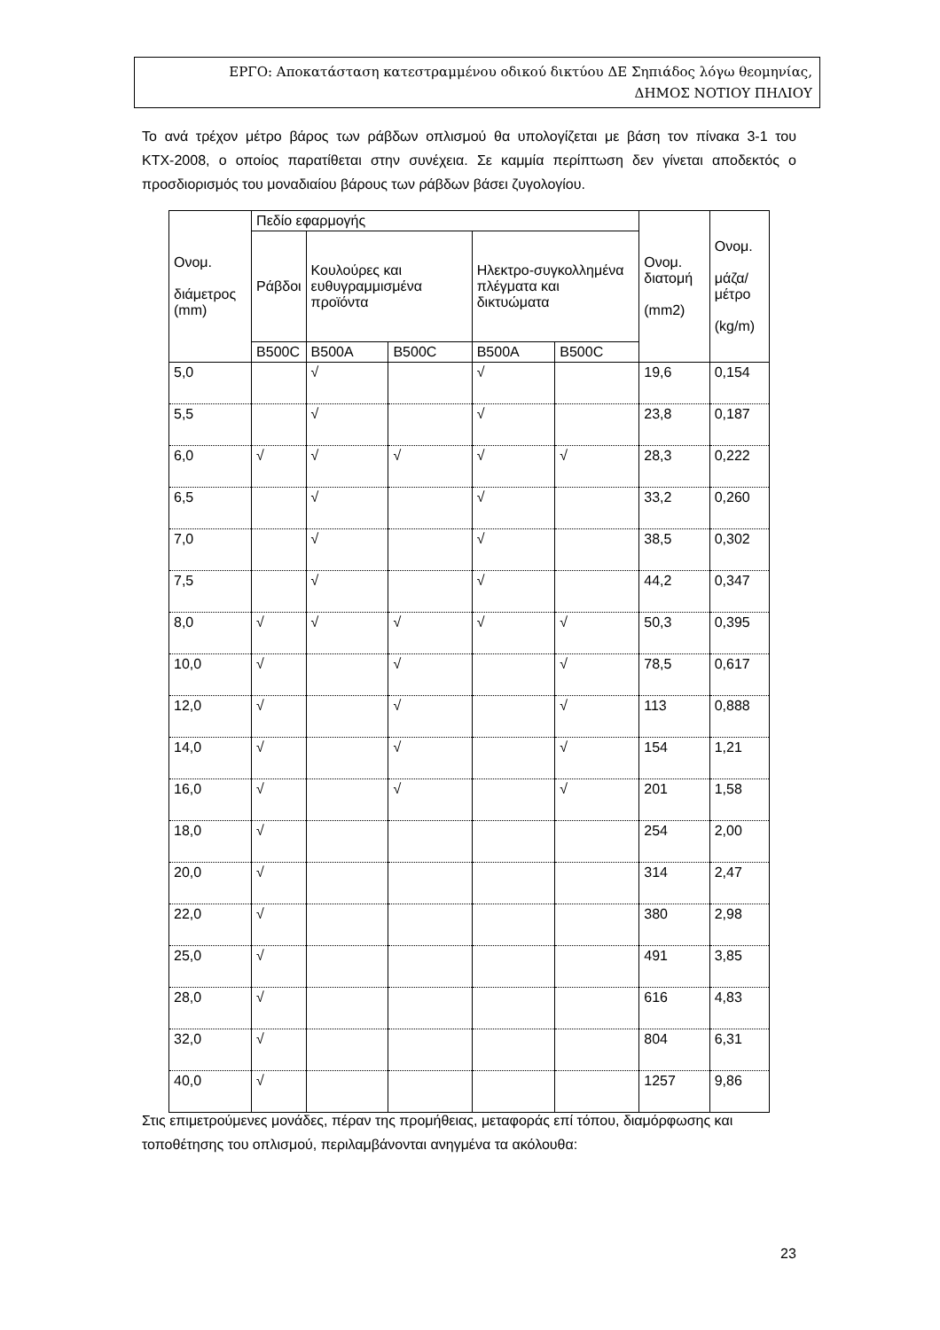ΕΡΓΟ: Αποκατάσταση κατεστραμμένου οδικού δικτύου ΔΕ Σηπιάδος λόγω θεομηνίας,
ΔΗΜΟΣ ΝΟΤΙΟΥ ΠΗΛΙΟΥ
Το ανά τρέχον μέτρο βάρος των ράβδων οπλισμού θα υπολογίζεται με βάση τον πίνακα 3-1 του ΚΤΧ-2008, ο οποίος παρατίθεται στην συνέχεια. Σε καμμία περίπτωση δεν γίνεται αποδεκτός ο προσδιορισμός του μοναδιαίου βάρους των ράβδων βάσει ζυγολογίου.
| Ονομ. διάμετρος (mm) | Πεδίο εφαρμογής | | | | | Ονομ. διατομή (mm2) | Ονομ. μάζα/ μέτρο (kg/m) |
| --- | --- | --- | --- | --- | --- | --- | --- |
| | Ράβδοι | Κουλούρες και ευθυγραμμισμένα προϊόντα | | Ηλεκτρο-συγκολλημένα πλέγματα και δικτυώματα | | | |
| | B500C | B500A | B500C | B500A | B500C | | |
| 5,0 | | √ | | √ | | 19,6 | 0,154 |
| 5,5 | | √ | | √ | | 23,8 | 0,187 |
| 6,0 | √ | √ | √ | √ | √ | 28,3 | 0,222 |
| 6,5 | | √ | | √ | | 33,2 | 0,260 |
| 7,0 | | √ | | √ | | 38,5 | 0,302 |
| 7,5 | | √ | | √ | | 44,2 | 0,347 |
| 8,0 | √ | √ | √ | √ | √ | 50,3 | 0,395 |
| 10,0 | √ | | √ | | √ | 78,5 | 0,617 |
| 12,0 | √ | | √ | | √ | 113 | 0,888 |
| 14,0 | √ | | √ | | √ | 154 | 1,21 |
| 16,0 | √ | | √ | | √ | 201 | 1,58 |
| 18,0 | √ | | | | | 254 | 2,00 |
| 20,0 | √ | | | | | 314 | 2,47 |
| 22,0 | √ | | | | | 380 | 2,98 |
| 25,0 | √ | | | | | 491 | 3,85 |
| 28,0 | √ | | | | | 616 | 4,83 |
| 32,0 | √ | | | | | 804 | 6,31 |
| 40,0 | √ | | | | | 1257 | 9,86 |
Στις επιμετρούμενες μονάδες, πέραν της προμήθειας, μεταφοράς επί τόπου, διαμόρφωσης και τοποθέτησης του οπλισμού, περιλαμβάνονται ανηγμένα τα ακόλουθα:
23